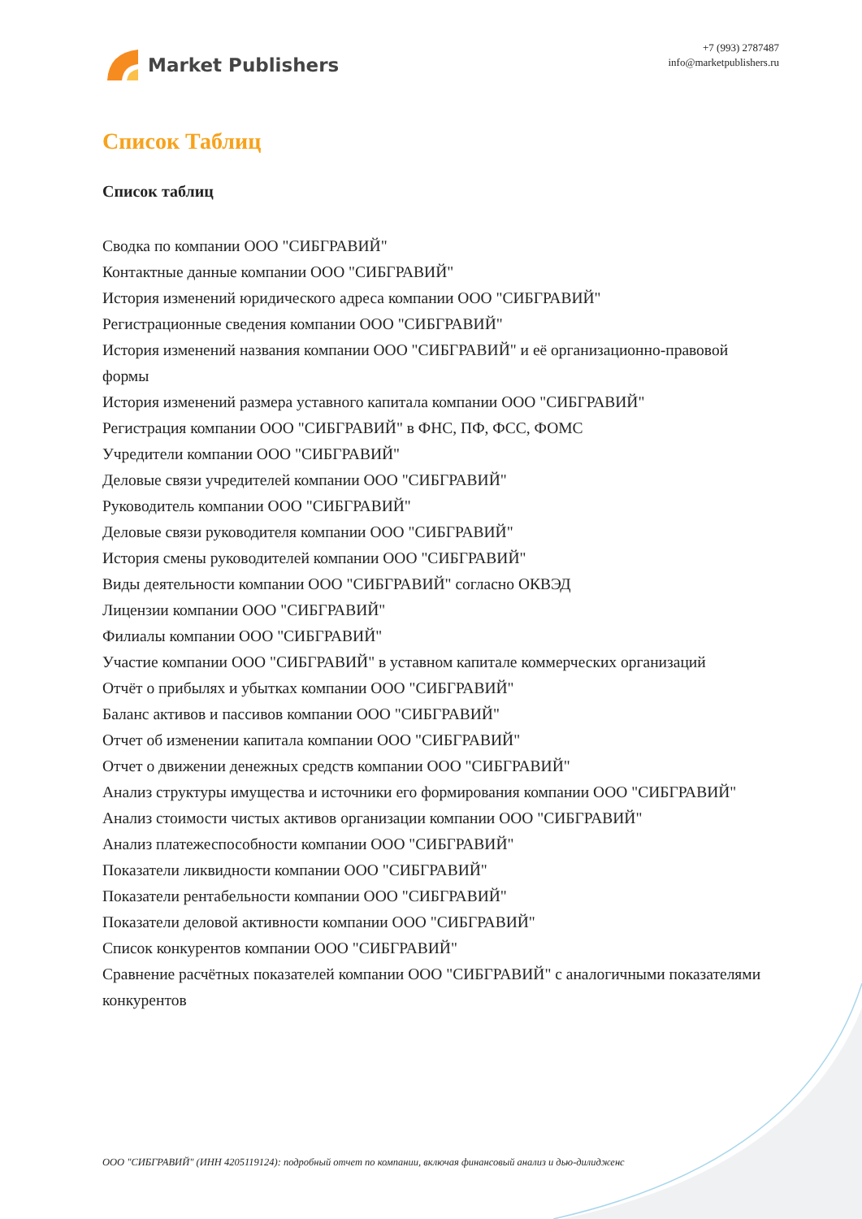Market Publishers
+7 (993) 2787487
info@marketpublishers.ru
Список Таблиц
Список таблиц
Сводка по компании ООО "СИБГРАВИЙ"
Контактные данные компании ООО "СИБГРАВИЙ"
История изменений юридического адреса компании ООО "СИБГРАВИЙ"
Регистрационные сведения компании ООО "СИБГРАВИЙ"
История изменений названия компании ООО "СИБГРАВИЙ" и её организационно-правовой формы
История изменений размера уставного капитала компании ООО "СИБГРАВИЙ"
Регистрация компании ООО "СИБГРАВИЙ" в ФНС, ПФ, ФСС, ФОМС
Учредители компании ООО "СИБГРАВИЙ"
Деловые связи учредителей компании ООО "СИБГРАВИЙ"
Руководитель компании ООО "СИБГРАВИЙ"
Деловые связи руководителя компании ООО "СИБГРАВИЙ"
История смены руководителей компании ООО "СИБГРАВИЙ"
Виды деятельности компании ООО "СИБГРАВИЙ" согласно ОКВЭД
Лицензии компании ООО "СИБГРАВИЙ"
Филиалы компании ООО "СИБГРАВИЙ"
Участие компании ООО "СИБГРАВИЙ" в уставном капитале коммерческих организаций
Отчёт о прибылях и убытках компании ООО "СИБГРАВИЙ"
Баланс активов и пассивов компании ООО "СИБГРАВИЙ"
Отчет об изменении капитала компании ООО "СИБГРАВИЙ"
Отчет о движении денежных средств компании ООО "СИБГРАВИЙ"
Анализ структуры имущества и источники его формирования компании ООО "СИБГРАВИЙ"
Анализ стоимости чистых активов организации компании ООО "СИБГРАВИЙ"
Анализ платежеспособности компании ООО "СИБГРАВИЙ"
Показатели ликвидности компании ООО "СИБГРАВИЙ"
Показатели рентабельности компании ООО "СИБГРАВИЙ"
Показатели деловой активности компании ООО "СИБГРАВИЙ"
Список конкурентов компании ООО "СИБГРАВИЙ"
Сравнение расчётных показателей компании ООО "СИБГРАВИЙ" с аналогичными показателями конкурентов
ООО "СИБГРАВИЙ" (ИНН 4205119124): подробный отчет по компании, включая финансовый анализ и дью-дилидженс